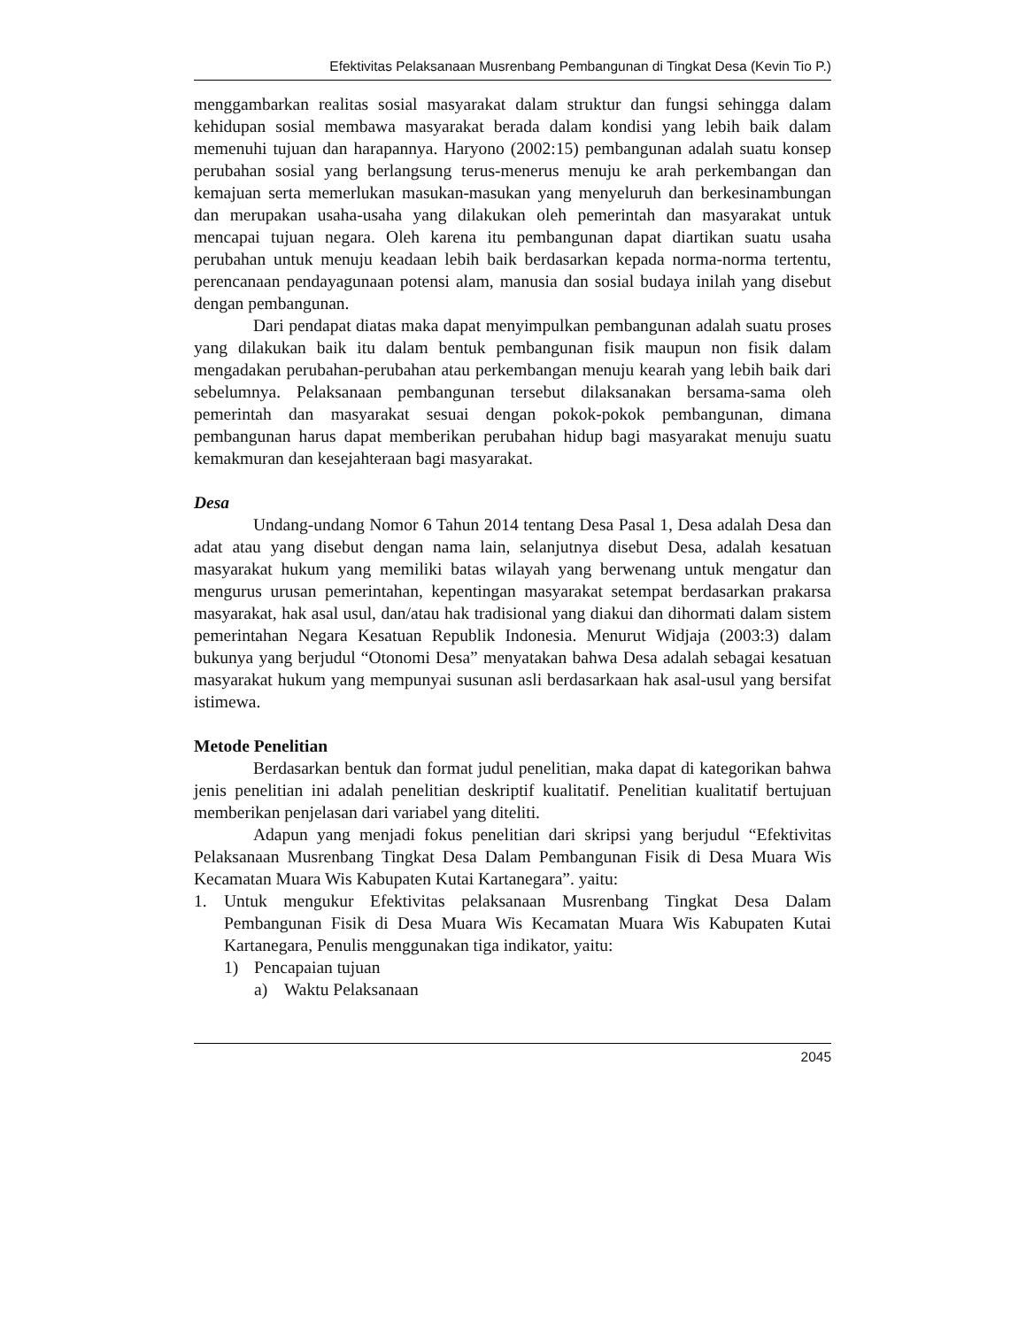Efektivitas Pelaksanaan Musrenbang Pembangunan di Tingkat Desa (Kevin Tio P.)
menggambarkan realitas sosial masyarakat dalam struktur dan fungsi sehingga dalam kehidupan sosial membawa masyarakat berada dalam kondisi yang lebih baik dalam memenuhi tujuan dan harapannya. Haryono (2002:15) pembangunan adalah suatu konsep perubahan sosial yang berlangsung terus-menerus menuju ke arah perkembangan dan kemajuan serta memerlukan masukan-masukan yang menyeluruh dan berkesinambungan dan merupakan usaha-usaha yang dilakukan oleh pemerintah dan masyarakat untuk mencapai tujuan negara. Oleh karena itu pembangunan dapat diartikan suatu usaha perubahan untuk menuju keadaan lebih baik berdasarkan kepada norma-norma tertentu, perencanaan pendayagunaan potensi alam, manusia dan sosial budaya inilah yang disebut dengan pembangunan.
Dari pendapat diatas maka dapat menyimpulkan pembangunan adalah suatu proses yang dilakukan baik itu dalam bentuk pembangunan fisik maupun non fisik dalam mengadakan perubahan-perubahan atau perkembangan menuju kearah yang lebih baik dari sebelumnya. Pelaksanaan pembangunan tersebut dilaksanakan bersama-sama oleh pemerintah dan masyarakat sesuai dengan pokok-pokok pembangunan, dimana pembangunan harus dapat memberikan perubahan hidup bagi masyarakat menuju suatu kemakmuran dan kesejahteraan bagi masyarakat.
Desa
Undang-undang Nomor 6 Tahun 2014 tentang Desa Pasal 1, Desa adalah Desa dan adat atau yang disebut dengan nama lain, selanjutnya disebut Desa, adalah kesatuan masyarakat hukum yang memiliki batas wilayah yang berwenang untuk mengatur dan mengurus urusan pemerintahan, kepentingan masyarakat setempat berdasarkan prakarsa masyarakat, hak asal usul, dan/atau hak tradisional yang diakui dan dihormati dalam sistem pemerintahan Negara Kesatuan Republik Indonesia. Menurut Widjaja (2003:3) dalam bukunya yang berjudul “Otonomi Desa” menyatakan bahwa Desa adalah sebagai kesatuan masyarakat hukum yang mempunyai susunan asli berdasarkaan hak asal-usul yang bersifat istimewa.
Metode Penelitian
Berdasarkan bentuk dan format judul penelitian, maka dapat di kategorikan bahwa jenis penelitian ini adalah penelitian deskriptif kualitatif. Penelitian kualitatif bertujuan memberikan penjelasan dari variabel yang diteliti.
Adapun yang menjadi fokus penelitian dari skripsi yang berjudul “Efektivitas Pelaksanaan Musrenbang Tingkat Desa Dalam Pembangunan Fisik di Desa Muara Wis Kecamatan Muara Wis Kabupaten Kutai Kartanegara”. yaitu:
1. Untuk mengukur Efektivitas pelaksanaan Musrenbang Tingkat Desa Dalam Pembangunan Fisik di Desa Muara Wis Kecamatan Muara Wis Kabupaten Kutai Kartanegara, Penulis menggunakan tiga indikator, yaitu:
1) Pencapaian tujuan
a) Waktu Pelaksanaan
2045